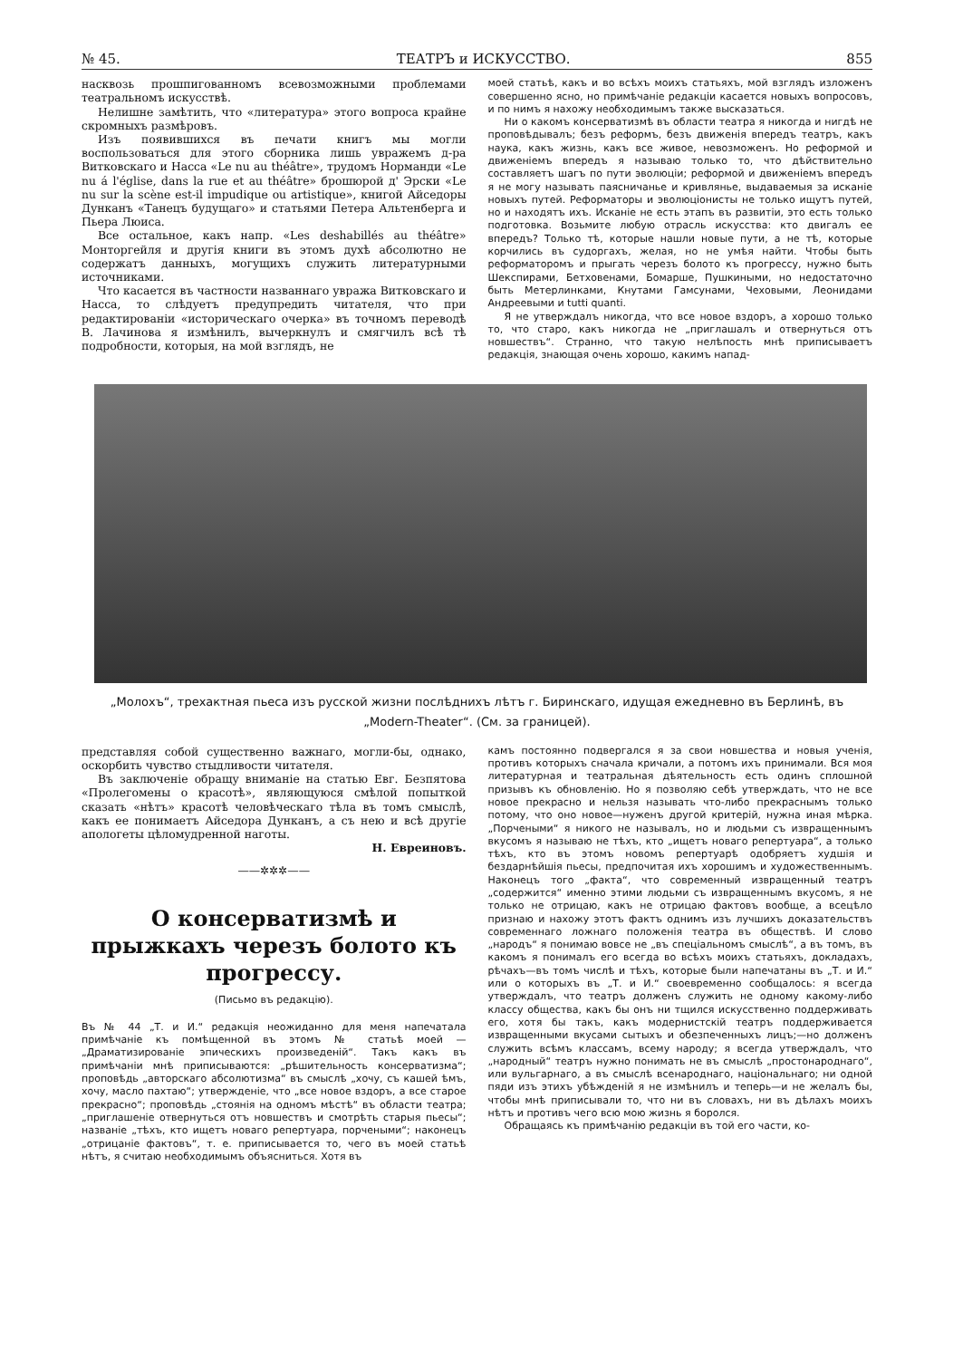№ 45. ТЕАТРЪ и ИСКУССТВО. 855
насквозь прошпигованномъ всевозможными проблемами театральномъ искусствѣ.
Нелишне замѣтить, что «литература» этого вопроса крайне скромныхъ размѣровъ.
Изъ появившихся въ печати книгъ мы могли воспользоваться для этого сборника лишь увражемъ д-ра Витковскаго и Насса «Le nu au théâtre», трудомъ Норманди «Le nu á l'église, dans la rue et au théâtre» брошюрой д' Эрски «Le nu sur la scène est-il impudique ou artistique», книгой Айседоры Дунканъ «Танецъ будущаго» и статьями Петера Альтенберга и Пьера Люиса.
Все остальное, какъ напр. «Les deshabillés au théâtre» Монторгейля и другія книги въ этомъ духѣ абсолютно не содержатъ данныхъ, могущихъ служить литературными источниками.
Что касается въ частности названнаго увража Витковскаго и Насса, то слѣдуетъ предупредить читателя, что при редактированіи «историческаго очерка» въ точномъ переводѣ В. Лачинова я измѣнилъ, вычеркнулъ и смягчилъ всѣ тѣ подробности, которыя, на мой взглядъ, не
моей статьѣ, какъ и во всѣхъ моихъ статьяхъ, мой взглядъ изложенъ совершенно ясно, но примѣчаніе редакціи касается новыхъ вопросовъ, и по нимъ я нахожу необходимымъ также высказаться.
Ни о какомъ консерватизмѣ въ области театра я никогда и нигдѣ не проповѣдывалъ; безъ реформъ, безъ движенія впередъ театръ, какъ наука, какъ жизнь, какъ все живое, невозможенъ. Но реформой и движеніемъ впередъ я называю только то, что дѣйствительно составляетъ шагъ по пути эволюціи; реформой и движеніемъ впередъ я не могу называть паясничанье и кривлянье, выдаваемыя за исканіе новыхъ путей. Реформаторы и эволюціонисты не только ищутъ путей, но и находятъ ихъ. Исканіе не есть этапъ въ развитіи, это есть только подготовка. Возьмите любую отрасль искусства: кто двигалъ ее впередъ? Только тѣ, которые нашли новые пути, а не тѣ, которые корчились въ судоргахъ, желая, но не умѣя найти. Чтобы быть реформаторомъ и прыгать черезъ болото къ прогрессу, нужно быть Шекспирами, Бетховенами, Бомарше, Пушкиными, но недостаточно быть Метерлинками, Кнутами Гамсунами, Чеховыми, Леонидами Андреевыми и tutti quanti.
Я не утверждалъ никогда, что все новое вздоръ, а хорошо только то, что старо, какъ никогда не „приглашалъ и отвернуться отъ новшествъ“. Странно, что такую нелѣпость мнѣ приписываетъ редакція, знающая очень хорошо, какимъ напад-
„Молохъ“, трехактная пьеса изъ русской жизни послѣднихъ лѣтъ г. Биринскаго, идущая ежедневно въ Берлинѣ, въ „Modern-Theater“. (См. за границей).
представляя собой существенно важнаго, могли-бы, однако, оскорбить чувство стыдливости читателя.
Въ заключеніе обращу вниманіе на статью Евг. Безпятова «Пролегомены о красотѣ», являющуюся смѣлой попыткой сказать «нѣтъ» красотѣ человѣческаго тѣла въ томъ смыслѣ, какъ ее понимаетъ Айседора Дунканъ, а съ нею и всѣ другіе апологеты цѣломудренной наготы.
Н. Евреиновъ.
——✲✲✲——
О консерватизмѣ и прыжкахъ черезъ болото къ прогрессу.
(Письмо въ редакцію).
Въ № 44 „Т. и И.“ редакція неожиданно для меня напечатала примѣчаніе къ помѣщенной въ этомъ № статьѣ моей — „Драматизированіе эпическихъ произведеній“. Такъ какъ въ примѣчаніи мнѣ приписываются: „рѣшительность консерватизма“; проповѣдь „авторскаго абсолютизма“ въ смыслѣ „хочу, съ кашей ѣмъ, хочу, масло пахтаю“; утвержденіе, что „все новое вздоръ, а все старое прекрасно“; проповѣдь „стоянія на одномъ мѣстѣ“ въ области театра; „приглашеніе отвернуться отъ новшествъ и смотрѣть старыя пьесы“; названіе „тѣхъ, кто ищетъ новаго репертуара, порчеными“; наконецъ „отрицаніе фактовъ“, т. е. приписывается то, чего въ моей статьѣ нѣтъ, я считаю необходимымъ объясниться. Хотя въ
камъ постоянно подвергался я за свои новшества и новыя ученія, противъ которыхъ сначала кричали, а потомъ ихъ принимали. Вся моя литературная и театральная дѣятельность есть одинъ сплошной призывъ къ обновленію. Но я позволяю себѣ утверждать, что не все новое прекрасно и нельзя называть что-либо прекраснымъ только потому, что оно новое—нуженъ другой критерій, нужна иная мѣрка. „Порчеными“ я никого не называлъ, но и людьми съ извращеннымъ вкусомъ я называю не тѣхъ, кто „ищетъ новаго репертуара“, а только тѣхъ, кто въ этомъ новомъ репертуарѣ одобряетъ худшія и бездарнѣйшія пьесы, предпочитая ихъ хорошимъ и художественнымъ. Наконецъ того „факта“, что современный извращенный театръ „содержится“ именно этими людьми съ извращеннымъ вкусомъ, я не только не отрицаю, какъ не отрицаю фактовъ вообще, а всецѣло признаю и нахожу этотъ фактъ однимъ изъ лучшихъ доказательствъ современнаго ложнаго положенія театра въ обществѣ. И слово „народъ“ я понимаю вовсе не „въ спеціальномъ смыслѣ“, а въ томъ, въ какомъ я понималъ его всегда во всѣхъ моихъ статьяхъ, докладахъ, рѣчахъ—въ томъ числѣ и тѣхъ, которые были напечатаны въ „Т. и И.“ или о которыхъ въ „Т. и И.“ своевременно сообщалось: я всегда утверждалъ, что театръ долженъ служить не одному какому-либо классу общества, какъ бы онъ ни тщился искусственно поддерживать его, хотя бы такъ, какъ модернистскій театръ поддерживается извращенными вкусами сытыхъ и обезпеченныхъ лицъ;—но долженъ служить всѣмъ классамъ, всему народу; я всегда утверждалъ, что „народный“ театръ нужно понимать не въ смыслѣ „простонароднаго“, или вульгарнаго, а въ смыслѣ всенароднаго, національнаго; ни одной пяди изъ этихъ убѣжденій я не измѣнилъ и теперь—и не желалъ бы, чтобы мнѣ приписывали то, что ни въ словахъ, ни въ дѣлахъ моихъ нѣтъ и противъ чего всю мою жизнь я боролся.
Обращаясь къ примѣчанію редакціи въ той его части, ко-